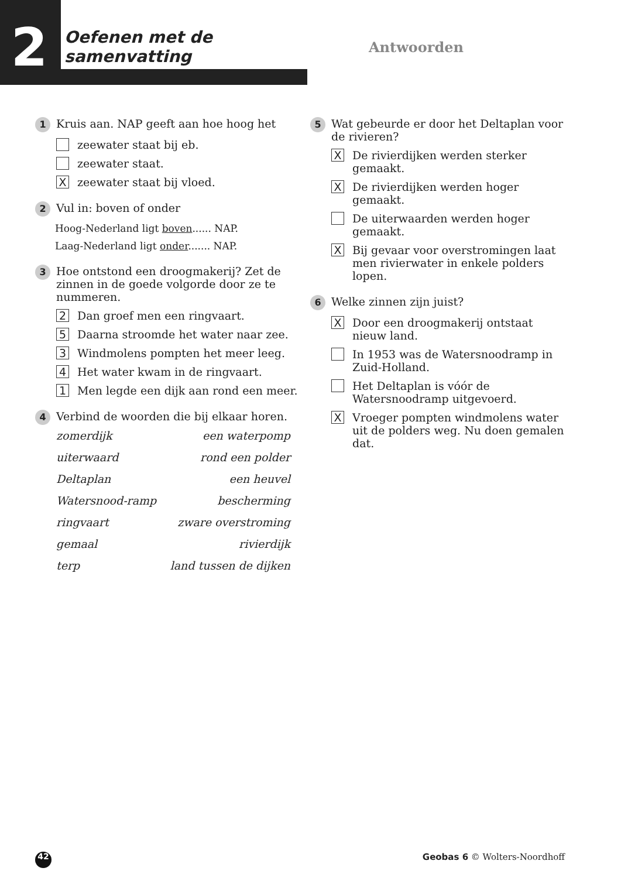2
Oefenen met de samenvatting
Antwoorden
1 Kruis aan. NAP geeft aan hoe hoog het
zeewater staat bij eb.
zeewater staat.
Xzeewater staat bij vloed.
2 Vul in: boven of onder
Hoog-Nederland ligt boven...... NAP.
Laag-Nederland ligt onder....... NAP.
3 Hoe ontstond een droogmakerij? Zet de zinnen in de goede volgorde door ze te nummeren.
2 Dan groef men een ringvaart.
5 Daarna stroomde het water naar zee.
3 Windmolens pompten het meer leeg.
4 Het water kwam in de ringvaart.
1 Men legde een dijk aan rond een meer.
4 Verbind de woorden die bij elkaar horen.
zomerdijk een waterpomp
uiterwaard rond een polder
Deltaplan een heuvel
Watersnood-ramp bescherming
ringvaart zware overstroming
gemaal rivierdijk
terp land tussen de dijken
5 Wat gebeurde er door het Deltaplan voor de rivieren?
X De rivierdijken werden sterker gemaakt.
X De rivierdijken werden hoger gemaakt.
De uiterwaarden werden hoger gemaakt.
X Bij gevaar voor overstromingen laat men rivierwater in enkele polders lopen.
6 Welke zinnen zijn juist?
X Door een droogmakerij ontstaat nieuw land.
In 1953 was de Watersnoodramp in Zuid-Holland.
Het Deltaplan is vóór de Watersnoodramp uitgevoerd.
X Vroeger pompten windmolens water uit de polders weg. Nu doen gemalen dat.
42 Geobas 6 © Wolters-Noordhoff